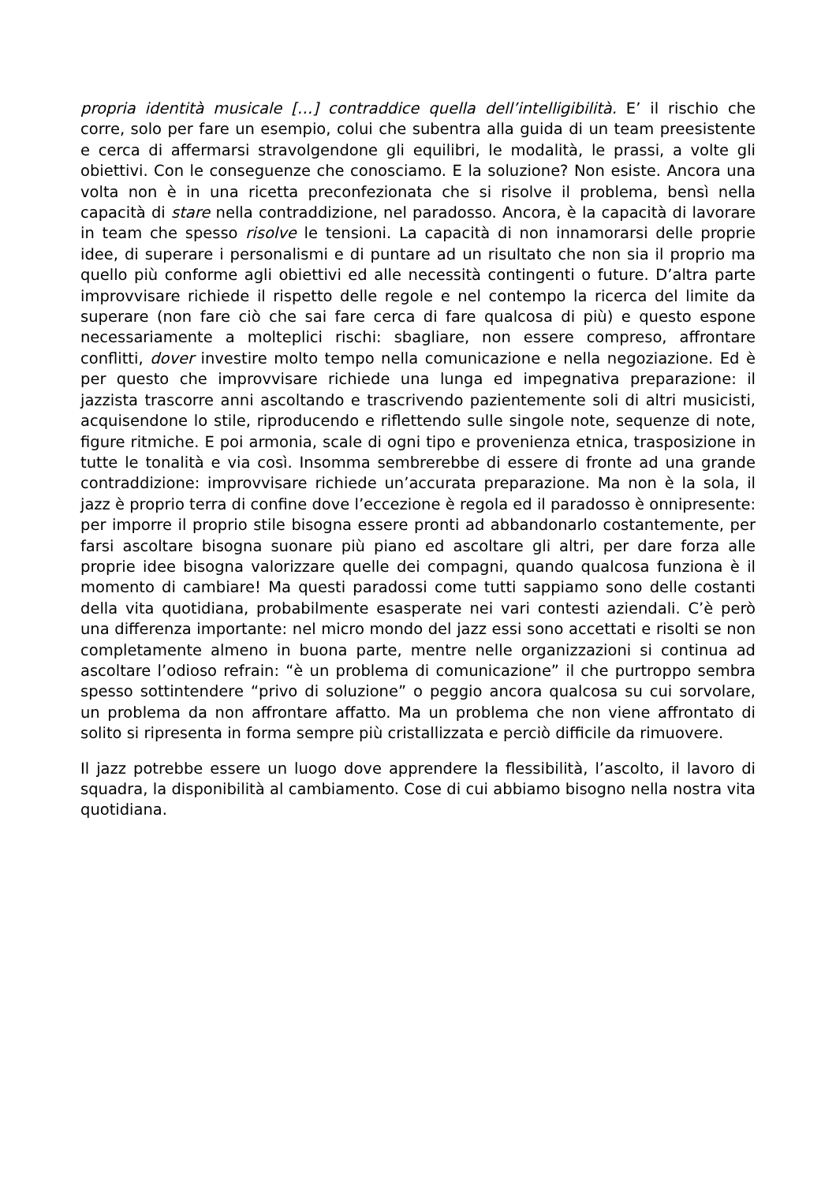propria identità musicale […] contraddice quella dell’intelligibilità. E’ il rischio che corre, solo per fare un esempio, colui che subentra alla guida di un team preesistente e cerca di affermarsi stravolgendone gli equilibri, le modalità, le prassi, a volte gli obiettivi. Con le conseguenze che conosciamo. E la soluzione? Non esiste. Ancora una volta non è in una ricetta preconfezionata che si risolve il problema, bensì nella capacità di stare nella contraddizione, nel paradosso. Ancora, è la capacità di lavorare in team che spesso risolve le tensioni. La capacità di non innamorarsi delle proprie idee, di superare i personalismi e di puntare ad un risultato che non sia il proprio ma quello più conforme agli obiettivi ed alle necessità contingenti o future. D’altra parte improvvisare richiede il rispetto delle regole e nel contempo la ricerca del limite da superare (non fare ciò che sai fare cerca di fare qualcosa di più) e questo espone necessariamente a molteplici rischi: sbagliare, non essere compreso, affrontare conflitti, dover investire molto tempo nella comunicazione e nella negoziazione. Ed è per questo che improvvisare richiede una lunga ed impegnativa preparazione: il jazzista trascorre anni ascoltando e trascrivendo pazientemente soli di altri musicisti, acquisendone lo stile, riproducendo e riflettendo sulle singole note, sequenze di note, figure ritmiche. E poi armonia, scale di ogni tipo e provenienza etnica, trasposizione in tutte le tonalità e via così. Insomma sembrerebbe di essere di fronte ad una grande contraddizione: improvvisare richiede un’accurata preparazione. Ma non è la sola, il jazz è proprio terra di confine dove l’eccezione è regola ed il paradosso è onnipresente: per imporre il proprio stile bisogna essere pronti ad abbandonarlo costantemente, per farsi ascoltare bisogna suonare più piano ed ascoltare gli altri, per dare forza alle proprie idee bisogna valorizzare quelle dei compagni, quando qualcosa funziona è il momento di cambiare! Ma questi paradossi come tutti sappiamo sono delle costanti della vita quotidiana, probabilmente esasperate nei vari contesti aziendali. C’è però una differenza importante: nel micro mondo del jazz essi sono accettati e risolti se non completamente almeno in buona parte, mentre nelle organizzazioni si continua ad ascoltare l’odioso refrain: “è un problema di comunicazione” il che purtroppo sembra spesso sottintendere “privo di soluzione” o peggio ancora qualcosa su cui sorvolare, un problema da non affrontare affatto. Ma un problema che non viene affrontato di solito si ripresenta in forma sempre più cristallizzata e perciò difficile da rimuovere.
Il jazz potrebbe essere un luogo dove apprendere la flessibilità, l’ascolto, il lavoro di squadra, la disponibilità al cambiamento. Cose di cui abbiamo bisogno nella nostra vita quotidiana.